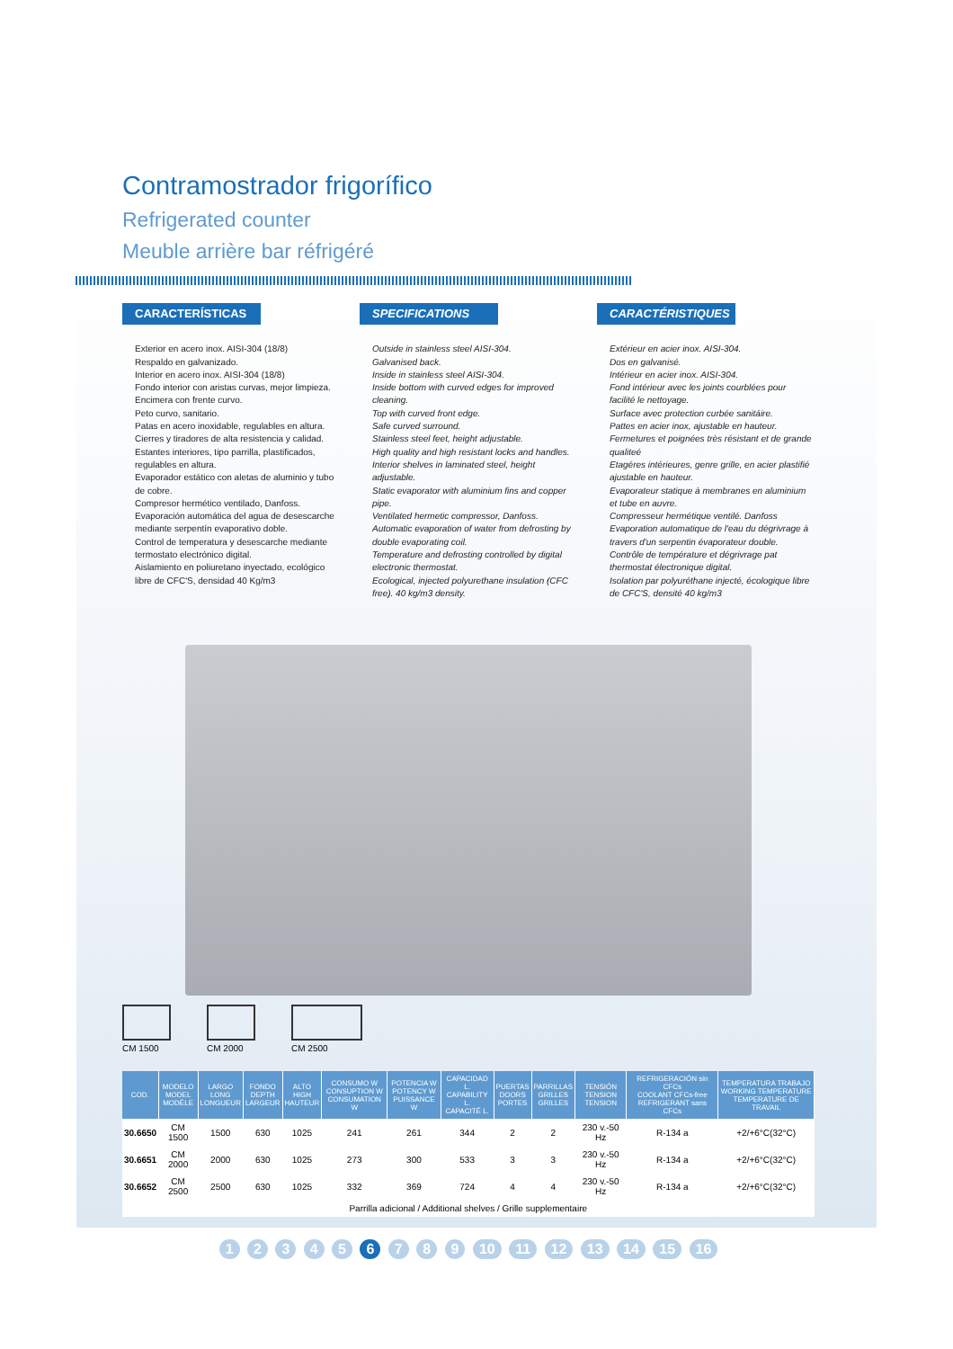Contramostrador frigorífico
Refrigerated counter
Meuble arrière bar réfrigéré
CARACTERÍSTICAS
Exterior en acero inox. AISI-304 (18/8)
Respaldo en galvanizado.
Interior en acero inox. AISI-304 (18/8)
Fondo interior con aristas curvas, mejor limpieza.
Encimera con frente curvo.
Peto curvo, sanitario.
Patas en acero inoxidable, regulables en altura.
Cierres y tiradores de alta resistencia y calidad.
Estantes interiores, tipo parrilla, plastificados, regulables en altura.
Evaporador estático con aletas de aluminio y tubo de cobre.
Compresor hermético ventilado, Danfoss.
Evaporación automática del agua de desescarche mediante serpentín evaporativo doble.
Control de temperatura y desescarche mediante termostato electrónico digital.
Aislamiento en poliuretano inyectado, ecológico libre de CFC'S, densidad 40 Kg/m3
SPECIFICATIONS
Outside in stainless steel AISI-304.
Galvanised back.
Inside in stainless steel AISI-304.
Inside bottom with curved edges for improved cleaning.
Top with curved front edge.
Safe curved surround.
Stainless steel feet, height adjustable.
High quality and high resistant locks and handles.
Interior shelves in laminated steel, height adjustable.
Static evaporator with aluminium fins and copper pipe.
Ventilated hermetic compressor, Danfoss.
Automatic evaporation of water from defrosting by double evaporating coil.
Temperature and defrosting controlled by digital electronic thermostat.
Ecological, injected polyurethane insulation (CFC free). 40 kg/m3 density.
CARACTÉRISTIQUES
Extérieur en acier inox. AISI-304.
Dos en galvanisé.
Intérieur en acier inox. AISI-304.
Fond intérieur avec les joints courblées pour facilité le nettoyage.
Surface avec protection curbée sanitáire.
Pattes en acier inox, ajustable en hauteur.
Fermetures et poignées très résistant et de grande qualiteé
Etagéres intérieures, genre grille, en acier plastifié ajustable en hauteur.
Evaporateur statique à membranes en aluminium et tube en auvre.
Compresseur hermétique ventilé. Danfoss
Evaporation automatique de l'eau du dégrivrage à travers d'un serpentin évaporateur double.
Contrôle de température et dégrivrage pat thermostat électronique digital.
Isolation par polyuréthane injecté, écologique libre de CFC'S, densité 40 kg/m3
CM 1500 CM 2000 CM 2500
| COD. | MODELO MODEL MODÈLE | LARGO LONG LONGUEUR | FONDO DEPTH LARGEUR | ALTO HIGH HAUTEUR | CONSUMO W CONSUPTION W CONSUMATION W | POTENCIA W POTENCY W PUISSANCE W | CAPACIDAD L. CAPABILITY L. CAPACITÉ L. | PUERTAS DOORS PORTES | PARRILLAS GRILLES GRILLES | TENSIÓN TENSION TENSION | REFRIGERACIÓN sin CFCs COOLANT CFCs-free REFRIGERANT sans CFCs | TEMPERATURA TRABAJO WORKING TEMPERATURE TEMPERATURE DE TRAVAIL |
| --- | --- | --- | --- | --- | --- | --- | --- | --- | --- | --- | --- | --- |
| 30.6650 | CM 1500 | 1500 | 630 | 1025 | 241 | 261 | 344 | 2 | 2 | 230 v.-50 Hz | R-134 a | +2/+6°C(32°C) |
| 30.6651 | CM 2000 | 2000 | 630 | 1025 | 273 | 300 | 533 | 3 | 3 | 230 v.-50 Hz | R-134 a | +2/+6°C(32°C) |
| 30.6652 | CM 2500 | 2500 | 630 | 1025 | 332 | 369 | 724 | 4 | 4 | 230 v.-50 Hz | R-134 a | +2/+6°C(32°C) |
| Parrilla adicional / Additional shelves / Grille supplementaire | | | | | | | | | | | | |
1 2 3 4 5 6 7 8 9 10 11 12 13 14 15 16